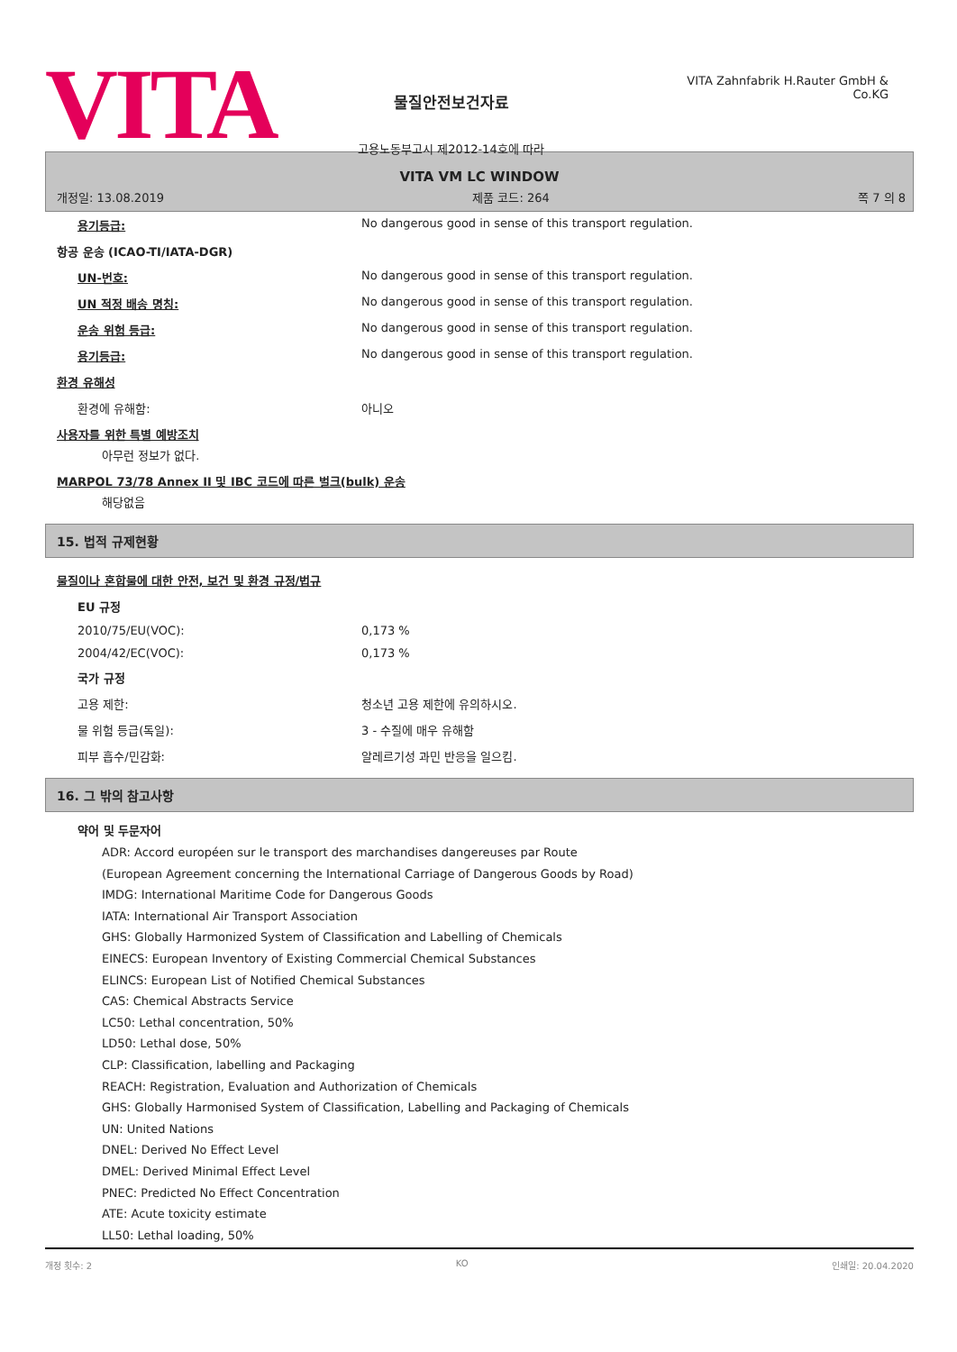VITA
물질안전보건자료
고용노동부고시 제2012-14호에 따라
VITA Zahnfabrik H.Rauter GmbH & Co.KG
VITA VM LC WINDOW
개정일: 13.08.2019 제품 코드: 264 쪽 7 의 8
| 용기등급: | No dangerous good in sense of this transport regulation. |
| 항공 운송 (ICAO-TI/IATA-DGR) | |
| UN-번호: | No dangerous good in sense of this transport regulation. |
| UN 적정 배송 명칭: | No dangerous good in sense of this transport regulation. |
| 운송 위험 등급: | No dangerous good in sense of this transport regulation. |
| 용기등급: | No dangerous good in sense of this transport regulation. |
| 환경 유해성 | |
| 환경에 유해함: | 아니오 |
| 사용자를 위한 특별 예방조치 아무런 정보가 없다. | |
| MARPOL 73/78 Annex II 및 IBC 코드에 따른 벌크(bulk) 운송 해당없음 | |
15. 법적 규제현황
| 물질이나 혼합물에 대한 안전, 보건 및 환경 규정/법규 | |
| EU 규정 | |
| 2010/75/EU(VOC): | 0,173 % |
| 2004/42/EC(VOC): | 0,173 % |
| 국가 규정 | |
| 고용 제한: | 청소년 고용 제한에 유의하시오. |
| 물 위험 등급(독일): | 3 - 수질에 매우 유해함 |
| 피부 흡수/민감화: | 알레르기성 과민 반응을 일으킴. |
16. 그 밖의 참고사항
약어 및 두문자어
ADR: Accord européen sur le transport des marchandises dangereuses par Route
(European Agreement concerning the International Carriage of Dangerous Goods by Road)
IMDG: International Maritime Code for Dangerous Goods
IATA: International Air Transport Association
GHS: Globally Harmonized System of Classification and Labelling of Chemicals
EINECS: European Inventory of Existing Commercial Chemical Substances
ELINCS: European List of Notified Chemical Substances
CAS: Chemical Abstracts Service
LC50: Lethal concentration, 50%
LD50: Lethal dose, 50%
CLP: Classification, labelling and Packaging
REACH: Registration, Evaluation and Authorization of Chemicals
GHS: Globally Harmonised System of Classification, Labelling and Packaging of Chemicals
UN: United Nations
DNEL: Derived No Effect Level
DMEL: Derived Minimal Effect Level
PNEC: Predicted No Effect Concentration
ATE: Acute toxicity estimate
LL50: Lethal loading, 50%
개정 횟수: 2 KO 인쇄일: 20.04.2020